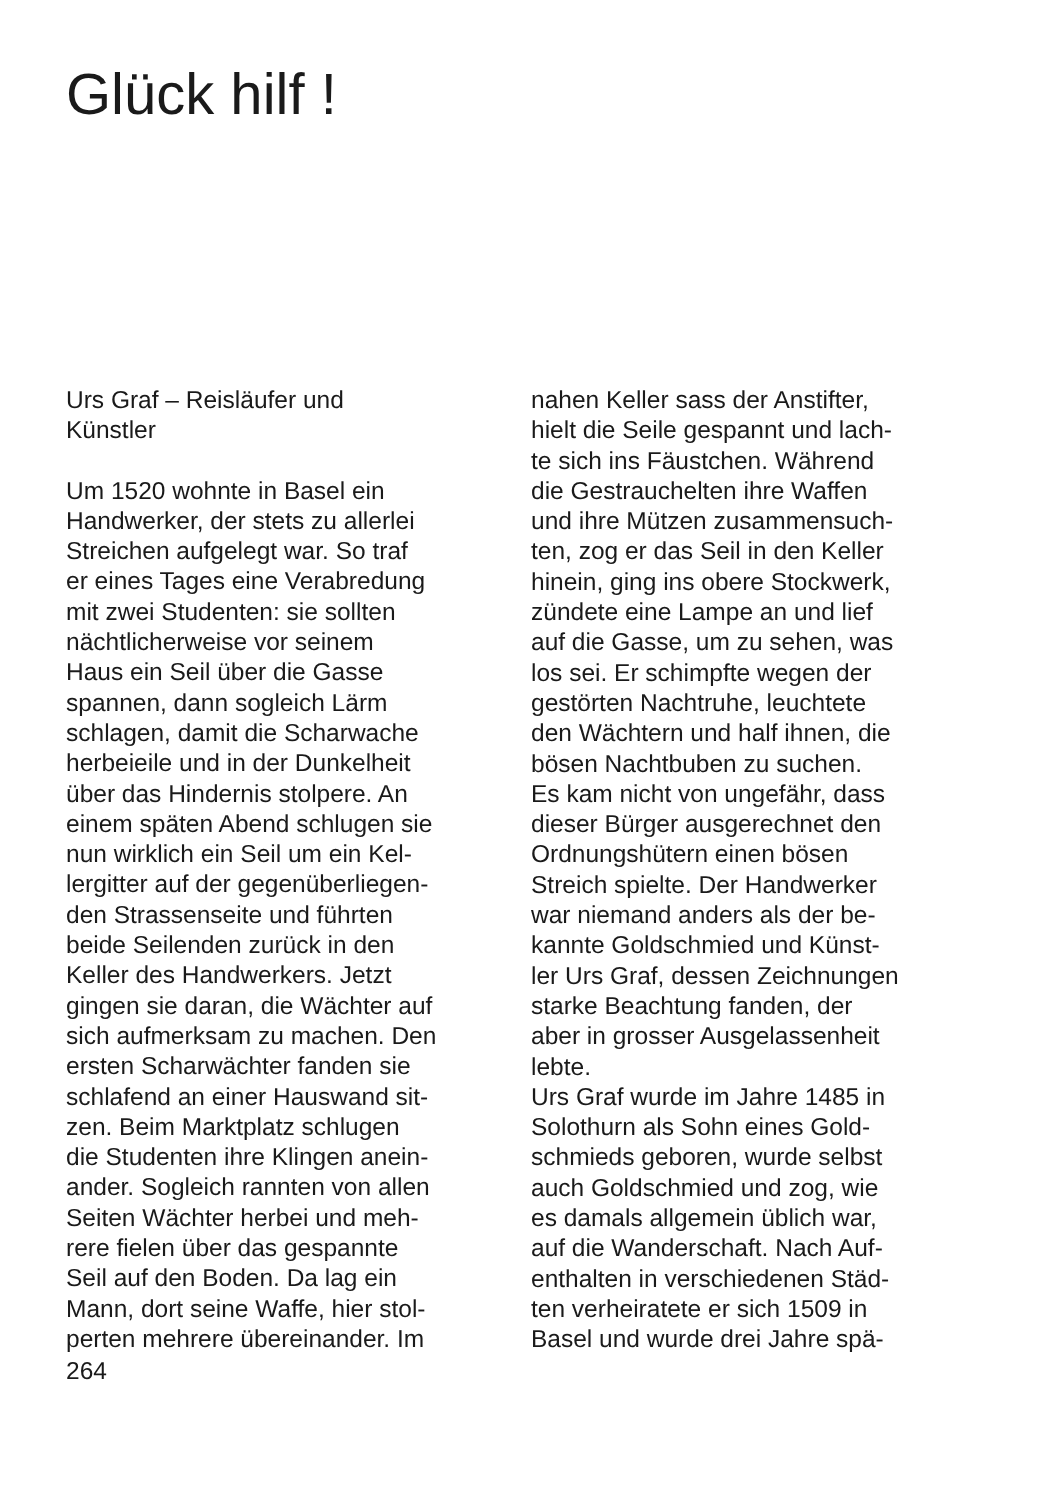Glück hilf !
Urs Graf – Reisläufer und
Künstler
Um 1520 wohnte in Basel ein
Handwerker, der stets zu allerlei
Streichen aufgelegt war. So traf
er eines Tages eine Verabredung
mit zwei Studenten: sie sollten
nächtlicherweise vor seinem
Haus ein Seil über die Gasse
spannen, dann sogleich Lärm
schlagen, damit die Scharwache
herbeieile und in der Dunkelheit
über das Hindernis stolpere. An
einem späten Abend schlugen sie
nun wirklich ein Seil um ein Kel-
lergitter auf der gegenüberliegen-
den Strassenseite und führten
beide Seilenden zurück in den
Keller des Handwerkers. Jetzt
gingen sie daran, die Wächter auf
sich aufmerksam zu machen. Den
ersten Scharwächter fanden sie
schlafend an einer Hauswand sit-
zen. Beim Marktplatz schlugen
die Studenten ihre Klingen anein-
ander. Sogleich rannten von allen
Seiten Wächter herbei und meh-
rere fielen über das gespannte
Seil auf den Boden. Da lag ein
Mann, dort seine Waffe, hier stol-
perten mehrere übereinander. Im
264
nahen Keller sass der Anstifter,
hielt die Seile gespannt und lach-
te sich ins Fäustchen. Während
die Gestrauchelten ihre Waffen
und ihre Mützen zusammensuch-
ten, zog er das Seil in den Keller
hinein, ging ins obere Stockwerk,
zündete eine Lampe an und lief
auf die Gasse, um zu sehen, was
los sei. Er schimpfte wegen der
gestörten Nachtruhe, leuchtete
den Wächtern und half ihnen, die
bösen Nachtbuben zu suchen.
Es kam nicht von ungefähr, dass
dieser Bürger ausgerechnet den
Ordnungshütern einen bösen
Streich spielte. Der Handwerker
war niemand anders als der be-
kannte Goldschmied und Künst-
ler Urs Graf, dessen Zeichnungen
starke Beachtung fanden, der
aber in grosser Ausgelassenheit
lebte.
Urs Graf wurde im Jahre 1485 in
Solothurn als Sohn eines Gold-
schmieds geboren, wurde selbst
auch Goldschmied und zog, wie
es damals allgemein üblich war,
auf die Wanderschaft. Nach Auf-
enthalten in verschiedenen Städ-
ten verheiratete er sich 1509 in
Basel und wurde drei Jahre spä-